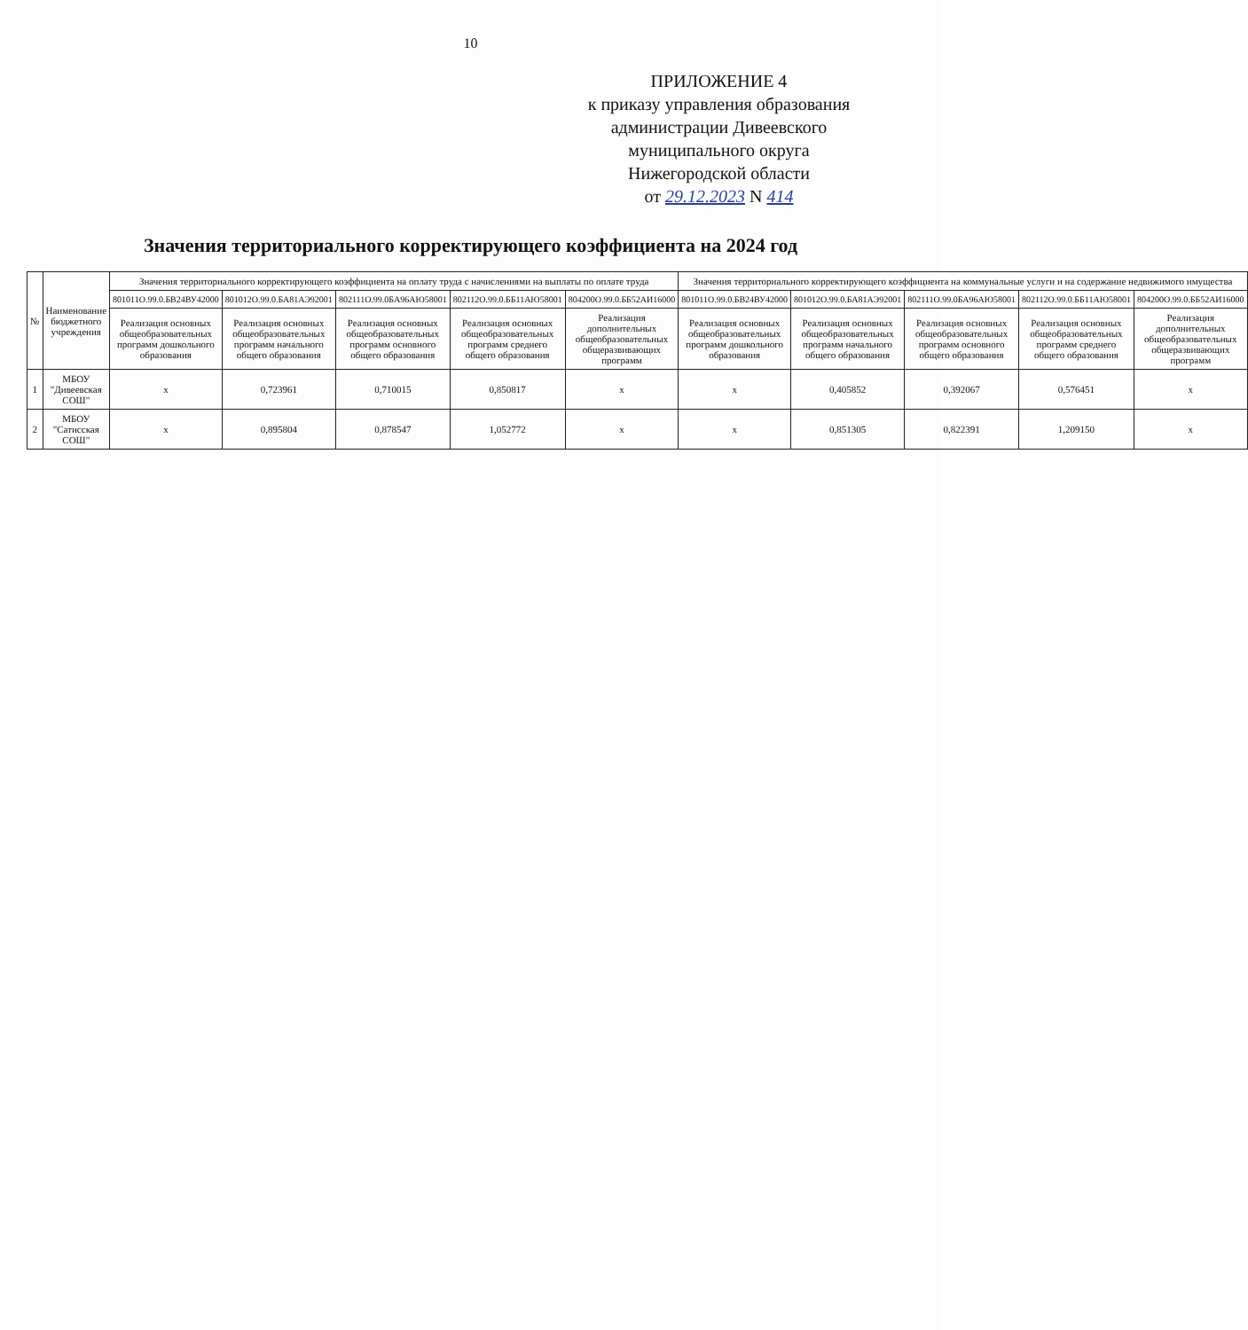10
ПРИЛОЖЕНИЕ 4
к приказу управления образования
администрации Дивеевского
муниципального округа
Нижегородской области
от 29.12.2023 N 414
Значения территориального корректирующего коэффициента на 2024 год
| № | Наименование бюджетного учреждения | Значения территориального корректирующего коэффициента на оплату труда с начислениями на выплаты по оплате труда | | | | | Значения территориального корректирующего коэффициента на коммунальные услуги и на содержание недвижимого имущества | | | | |
| --- | --- | --- | --- | --- | --- | --- | --- | --- | --- | --- | --- |
| | | 801011О.99.0.БВ24ВУ42000 | 801012О.99.0.БА81АЭ92001 | 802111О.99.0БА96АЮ58001 | 802112О.99.0.ББ11АЮ58001 | 804200О.99.0.ББ52АИ16000 | 801011О.99.0.БВ24ВУ42000 | 801012О.99.0.БА81АЭ92001 | 802111О.99.0БА96АЮ58001 | 802112О.99.0.ББ11АЮ58001 | 804200О.99.0.ББ52АИ16000 |
| | | Реализация основных общеобразовательных программ дошкольного образования | Реализация основных общеобразовательных программ начального общего образования | Реализация основных общеобразовательных программ основного общего образования | Реализация основных общеобразовательных программ среднего общего образования | Реализация дополнительных общеобразовательных общеразвивающих программ | Реализация основных общеобразовательных программ дошкольного образования | Реализация основных общеобразовательных программ начального общего образования | Реализация основных общеобразовательных программ основного общего образования | Реализация основных общеобразовательных программ среднего общего образования | Реализация дополнительных общеобразовательных общеразвивающих программ |
| 1 | МБОУ "Дивеевская СОШ" | x | 0,723961 | 0,710015 | 0,850817 | x | x | 0,405852 | 0,392067 | 0,576451 | x |
| 2 | МБОУ "Сатисская СОШ" | x | 0,895804 | 0,878547 | 1,052772 | x | x | 0,851305 | 0,822391 | 1,209150 | x |